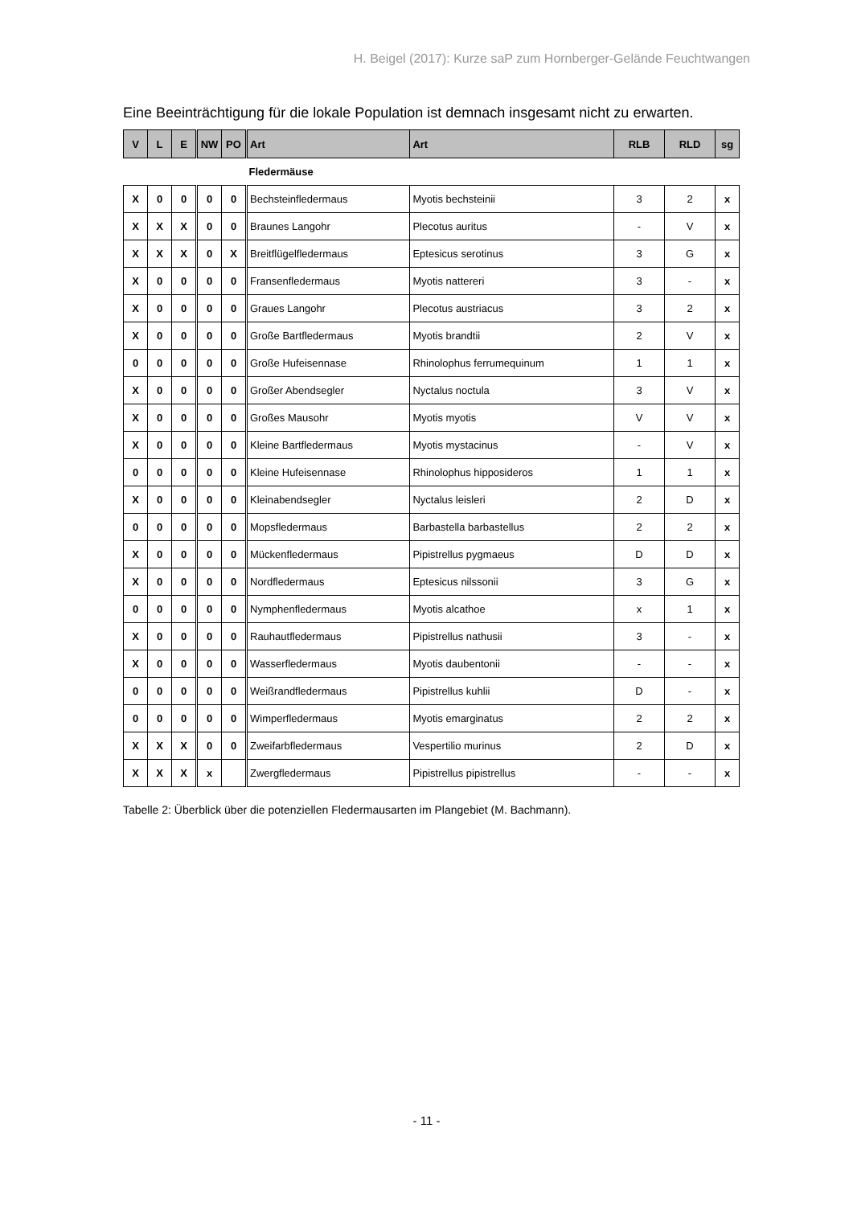H. Beigel (2017): Kurze saP zum Hornberger-Gelände Feuchtwangen
Eine Beeinträchtigung für die lokale Population ist demnach insgesamt nicht zu erwarten.
| V | L | E | NW | PO | Art | Art | RLB | RLD | sg |
| --- | --- | --- | --- | --- | --- | --- | --- | --- | --- |
| | | | | | Fledermäuse | | | | |
| X | 0 | 0 | 0 | 0 | Bechsteinfledermaus | Myotis bechsteinii | 3 | 2 | x |
| X | X | X | 0 | 0 | Braunes Langohr | Plecotus auritus | - | V | x |
| X | X | X | 0 | X | Breitflügelfledermaus | Eptesicus serotinus | 3 | G | x |
| X | 0 | 0 | 0 | 0 | Fransenfledermaus | Myotis nattereri | 3 | - | x |
| X | 0 | 0 | 0 | 0 | Graues Langohr | Plecotus austriacus | 3 | 2 | x |
| X | 0 | 0 | 0 | 0 | Große Bartfledermaus | Myotis brandtii | 2 | V | x |
| 0 | 0 | 0 | 0 | 0 | Große Hufeisennase | Rhinolophus ferrumequinum | 1 | 1 | x |
| X | 0 | 0 | 0 | 0 | Großer Abendsegler | Nyctalus noctula | 3 | V | x |
| X | 0 | 0 | 0 | 0 | Großes Mausohr | Myotis myotis | V | V | x |
| X | 0 | 0 | 0 | 0 | Kleine Bartfledermaus | Myotis mystacinus | - | V | x |
| 0 | 0 | 0 | 0 | 0 | Kleine Hufeisennase | Rhinolophus hipposideros | 1 | 1 | x |
| X | 0 | 0 | 0 | 0 | Kleinabendsegler | Nyctalus leisleri | 2 | D | x |
| 0 | 0 | 0 | 0 | 0 | Mopsfledermaus | Barbastella barbastellus | 2 | 2 | x |
| X | 0 | 0 | 0 | 0 | Mückenfledermaus | Pipistrellus pygmaeus | D | D | x |
| X | 0 | 0 | 0 | 0 | Nordfledermaus | Eptesicus nilssonii | 3 | G | x |
| 0 | 0 | 0 | 0 | 0 | Nymphenfledermaus | Myotis alcathoe | x | 1 | x |
| X | 0 | 0 | 0 | 0 | Rauhautfledermaus | Pipistrellus nathusii | 3 | - | x |
| X | 0 | 0 | 0 | 0 | Wasserfledermaus | Myotis daubentonii | - | - | x |
| 0 | 0 | 0 | 0 | 0 | Weißrandfledermaus | Pipistrellus kuhlii | D | - | x |
| 0 | 0 | 0 | 0 | 0 | Wimperfledermaus | Myotis emarginatus | 2 | 2 | x |
| X | X | X | 0 | 0 | Zweifarbfledermaus | Vespertilio murinus | 2 | D | x |
| X | X | X | x | | Zwergfledermaus | Pipistrellus pipistrellus | - | - | x |
Tabelle 2: Überblick über die potenziellen Fledermausarten im Plangebiet (M. Bachmann).
- 11 -